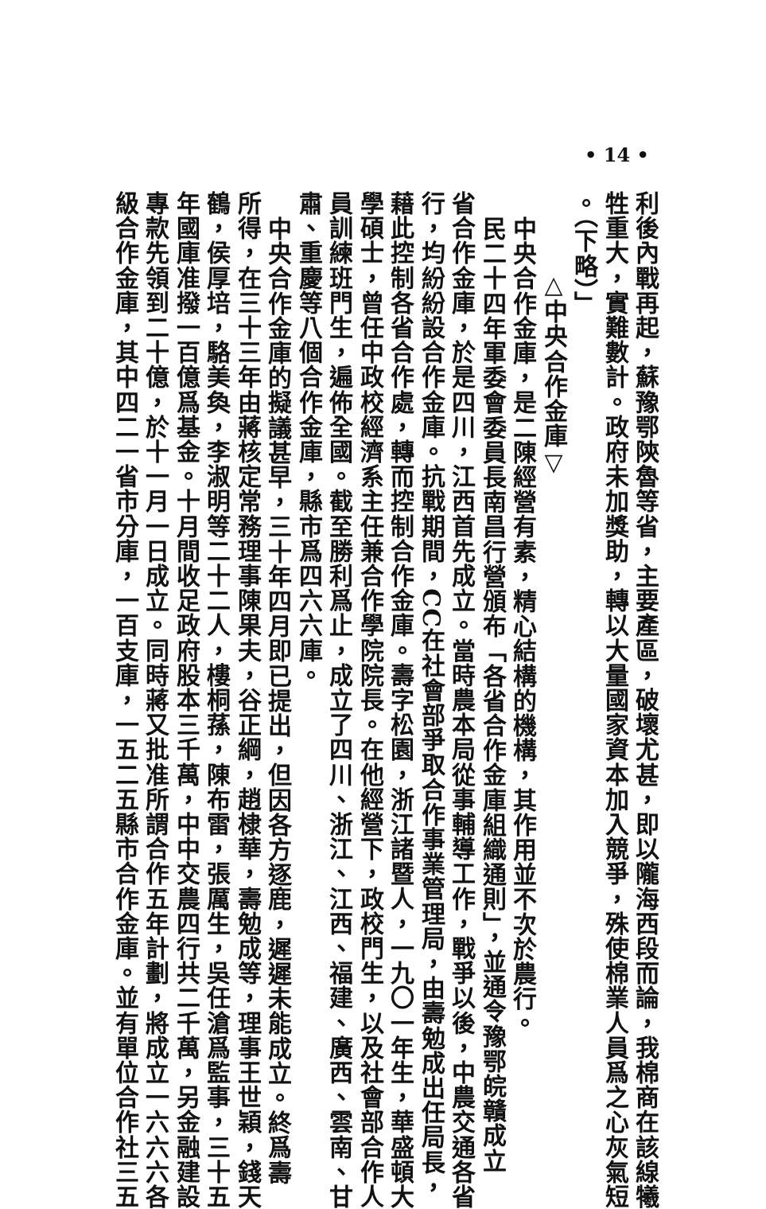• 14 •
利後內戰再起，蘇豫鄂陝魯等省，主要產區，破壞尤甚，即以隴海西段而論，我棉商在該線犧
牲重大，實難數計。政府未加獎助，轉以大量國家資本加入競爭，殊使棉業人員爲之心灰氣短
。（下略）」
△中央合作金庫▽
中央合作金庫，是二陳經營有素，精心結構的機構，其作用並不次於農行。
民二十四年軍委會委員長南昌行營頒布「各省合作金庫組織通則」，並通令豫鄂皖贛成立
省合作金庫，於是四川，江西首先成立。當時農本局從事輔導工作，戰爭以後，中農交通各省
行，均紛紛設合作金庫。抗戰期間，CC在社會部爭取合作事業管理局，由壽勉成出任局長，
藉此控制各省合作處，轉而控制合作金庫。壽字松園，浙江諸暨人，一九〇一年生，華盛頓大
學碩士，曾任中政校經濟系主任兼合作學院院長。在他經營下，政校門生，以及社會部合作人
員訓練班門生，遍佈全國。截至勝利爲止，成立了四川、浙江、江西、福建、廣西、雲南、甘
肅、重慶等八個合作金庫，縣市爲四六六庫。
中央合作金庫的擬議甚早，三十年四月即已提出，但因各方逐鹿，遲遲未能成立。終爲壽
所得，在三十三年由蔣核定常務理事陳果夫，谷正綱，趙棣華，壽勉成等，理事王世穎，錢天
鶴，侯厚培，駱美奐，李淑明等二十二人，樓桐蓀，陳布雷，張厲生，吳任滄爲監事，三十五
年國庫准撥一百億爲基金。十月間收足政府股本三千萬，中中交農四行共二千萬，另金融建設
專款先領到二十億，於十一月一日成立。同時蔣又批准所謂合作五年計劃，將成立一六六六各
級合作金庫，其中四二一省市分庫，一百支庫，一五二五縣市合作金庫。並有單位合作社三五